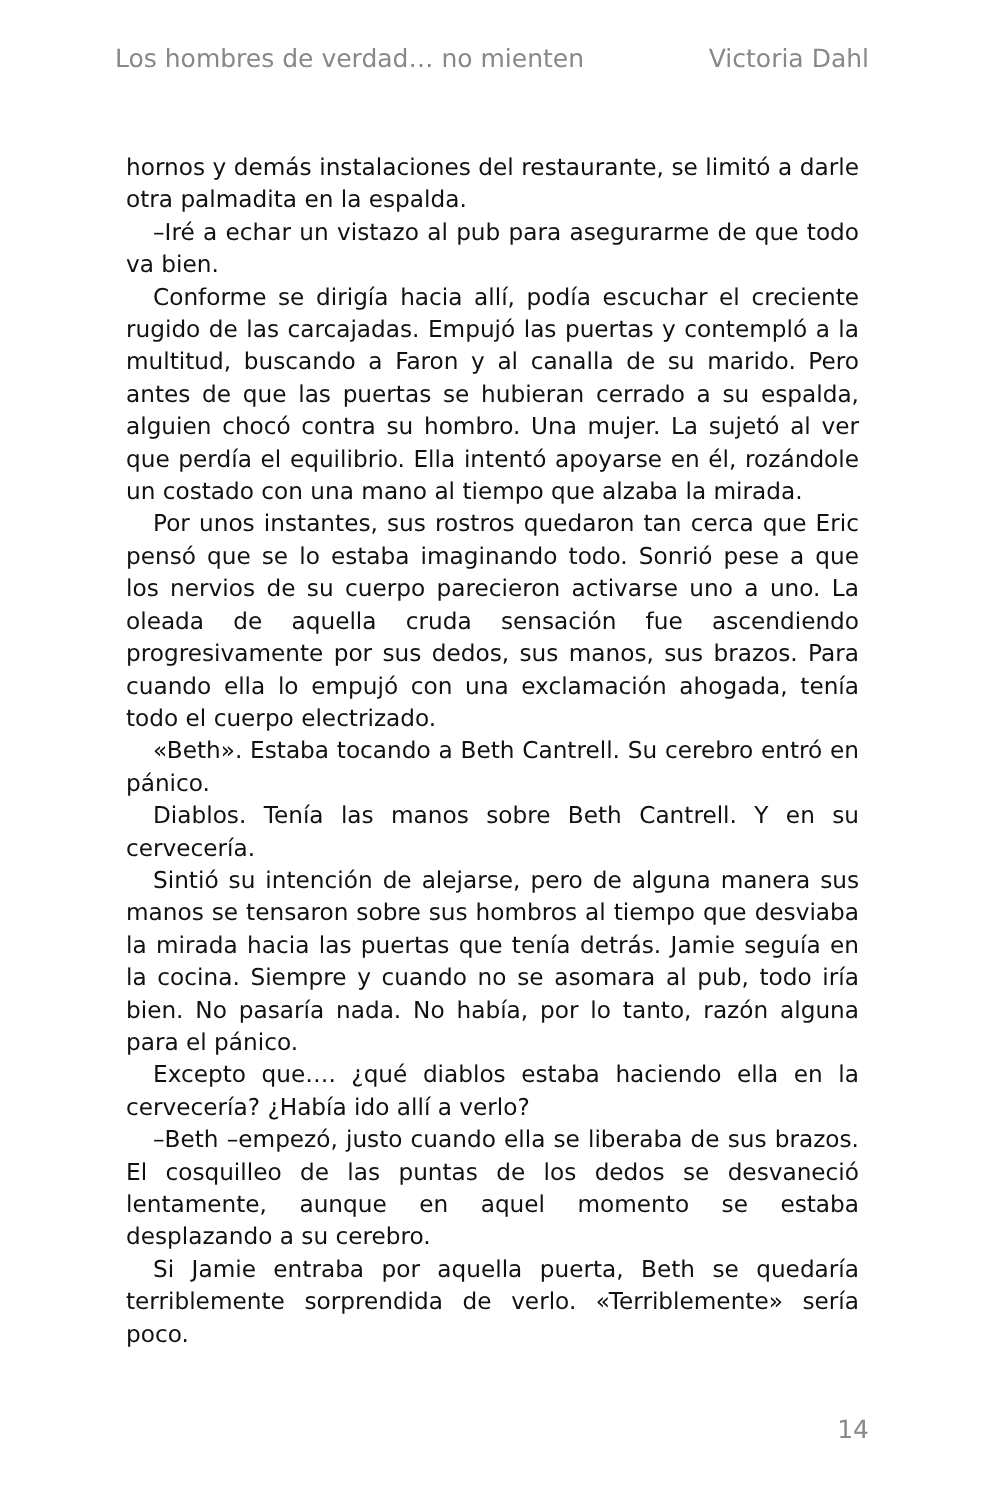Los hombres de verdad… no mienten Victoria Dahl
hornos y demás instalaciones del restaurante, se limitó a darle otra palmadita en la espalda.
–Iré a echar un vistazo al pub para asegurarme de que todo va bien.
Conforme se dirigía hacia allí, podía escuchar el creciente rugido de las carcajadas. Empujó las puertas y contempló a la multitud, buscando a Faron y al canalla de su marido. Pero antes de que las puertas se hubieran cerrado a su espalda, alguien chocó contra su hombro. Una mujer. La sujetó al ver que perdía el equilibrio. Ella intentó apoyarse en él, rozándole un costado con una mano al tiempo que alzaba la mirada.
Por unos instantes, sus rostros quedaron tan cerca que Eric pensó que se lo estaba imaginando todo. Sonrió pese a que los nervios de su cuerpo parecieron activarse uno a uno. La oleada de aquella cruda sensación fue ascendiendo progresivamente por sus dedos, sus manos, sus brazos. Para cuando ella lo empujó con una exclamación ahogada, tenía todo el cuerpo electrizado.
«Beth». Estaba tocando a Beth Cantrell. Su cerebro entró en pánico.
Diablos. Tenía las manos sobre Beth Cantrell. Y en su cervecería.
Sintió su intención de alejarse, pero de alguna manera sus manos se tensaron sobre sus hombros al tiempo que desviaba la mirada hacia las puertas que tenía detrás. Jamie seguía en la cocina. Siempre y cuando no se asomara al pub, todo iría bien. No pasaría nada. No había, por lo tanto, razón alguna para el pánico.
Excepto que…. ¿qué diablos estaba haciendo ella en la cervecería? ¿Había ido allí a verlo?
–Beth –empezó, justo cuando ella se liberaba de sus brazos. El cosquilleo de las puntas de los dedos se desvaneció lentamente, aunque en aquel momento se estaba desplazando a su cerebro.
Si Jamie entraba por aquella puerta, Beth se quedaría terriblemente sorprendida de verlo. «Terriblemente» sería poco.
14